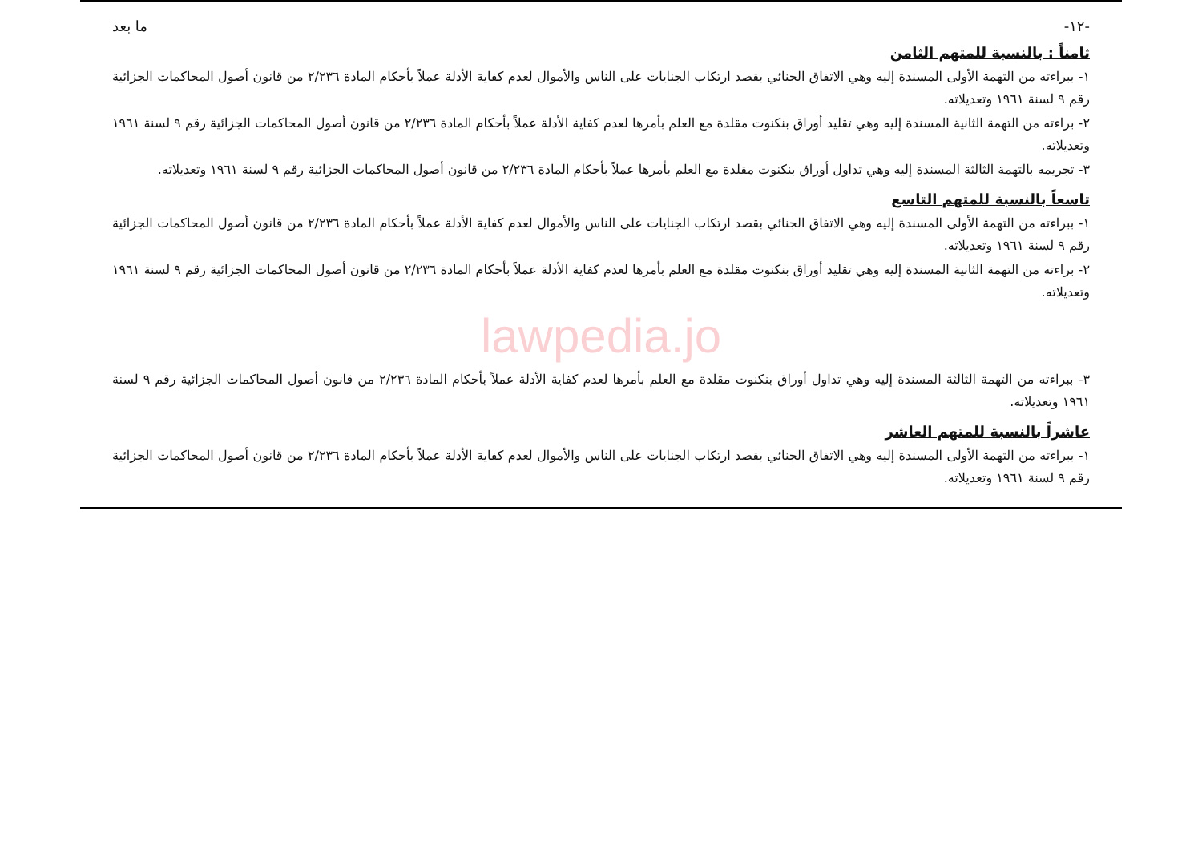-١٢- ما بعد
ثامناً : بالنسبة للمتهم الثامن
١- ببراءته من التهمة الأولى المسندة إليه وهي الاتفاق الجنائي بقصد ارتكاب الجنايات على الناس والأموال لعدم كفاية الأدلة عملاً بأحكام المادة ٢/٢٣٦ من قانون أصول المحاكمات الجزائية رقم ٩ لسنة ١٩٦١ وتعديلاته.
٢- براءته من التهمة الثانية المسندة إليه وهي تقليد أوراق بنكنوت مقلدة مع العلم بأمرها لعدم كفاية الأدلة عملاً بأحكام المادة ٢/٢٣٦ من قانون أصول المحاكمات الجزائية رقم ٩ لسنة ١٩٦١ وتعديلاته.
٣- تجريمه بالتهمة الثالثة المسندة إليه وهي تداول أوراق بنكنوت مقلدة مع العلم بأمرها عملاً بأحكام المادة ٢/٢٣٦ من قانون أصول المحاكمات الجزائية رقم ٩ لسنة ١٩٦١ وتعديلاته.
تاسعاً بالنسبة للمتهم التاسع
١- ببراءته من التهمة الأولى المسندة إليه وهي الاتفاق الجنائي بقصد ارتكاب الجنايات على الناس والأموال لعدم كفاية الأدلة عملاً بأحكام المادة ٢/٢٣٦ من قانون أصول المحاكمات الجزائية رقم ٩ لسنة ١٩٦١ وتعديلاته.
٢- براءته من التهمة الثانية المسندة إليه وهي تقليد أوراق بنكنوت مقلدة مع العلم بأمرها لعدم كفاية الأدلة عملاً بأحكام المادة ٢/٢٣٦ من قانون أصول المحاكمات الجزائية رقم ٩ لسنة ١٩٦١ وتعديلاته.
lawpedia.jo
٣- ببراءته من التهمة الثالثة المسندة إليه وهي تداول أوراق بنكنوت مقلدة مع العلم بأمرها لعدم كفاية الأدلة عملاً بأحكام المادة ٢/٢٣٦ من قانون أصول المحاكمات الجزائية رقم ٩ لسنة ١٩٦١ وتعديلاته.
عاشراً بالنسبة للمتهم العاشر
١- ببراءته من التهمة الأولى المسندة إليه وهي الاتفاق الجنائي بقصد ارتكاب الجنايات على الناس والأموال لعدم كفاية الأدلة عملاً بأحكام المادة ٢/٢٣٦ من قانون أصول المحاكمات الجزائية رقم ٩ لسنة ١٩٦١ وتعديلاته.